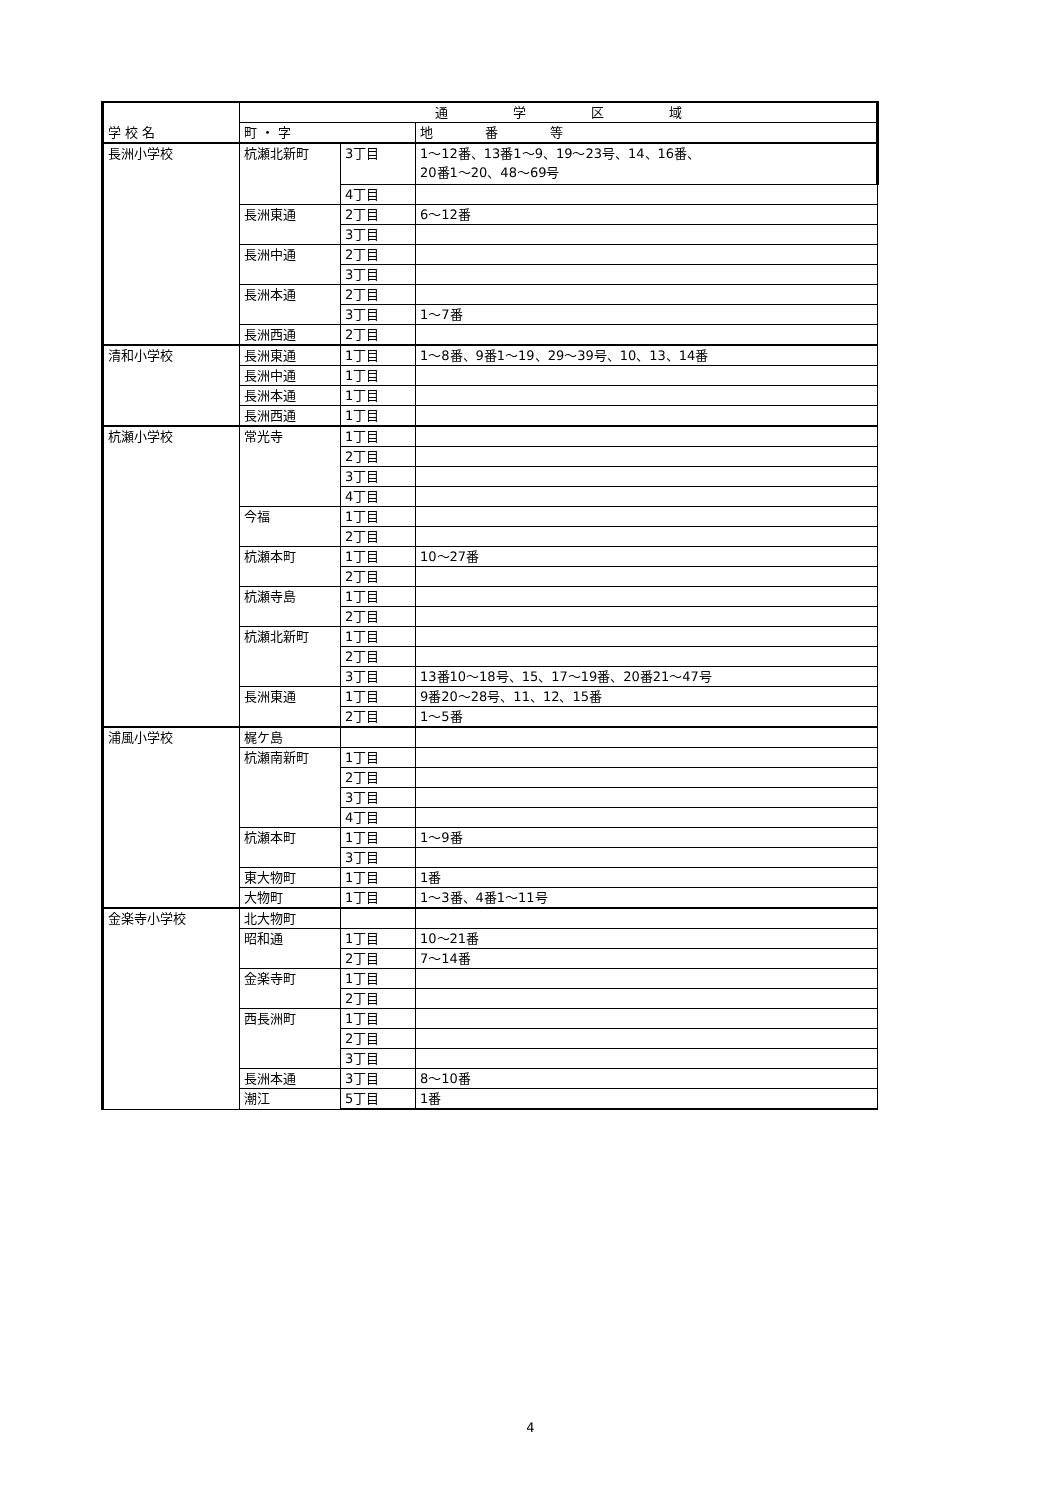| 学 校 名 | 通 学 区 域 | | |
| --- | --- | --- | --- |
| | 町 ・ 字 | | 地 番 等 |
| 長洲小学校 | 杭瀬北新町 | 3丁目 | 1～12番、13番1～9、19～23号、14、16番、 20番1～20、48～69号 |
| | | 4丁目 | |
| | 長洲東通 | 2丁目 | 6～12番 |
| | | 3丁目 | |
| | 長洲中通 | 2丁目 | |
| | | 3丁目 | |
| | 長洲本通 | 2丁目 | |
| | | 3丁目 | 1～7番 |
| | 長洲西通 | 2丁目 | |
| 清和小学校 | 長洲東通 | 1丁目 | 1～8番、9番1～19、29～39号、10、13、14番 |
| | 長洲中通 | 1丁目 | |
| | 長洲本通 | 1丁目 | |
| | 長洲西通 | 1丁目 | |
| 杭瀬小学校 | 常光寺 | 1丁目 | |
| | | 2丁目 | |
| | | 3丁目 | |
| | | 4丁目 | |
| | 今福 | 1丁目 | |
| | | 2丁目 | |
| | 杭瀬本町 | 1丁目 | 10～27番 |
| | | 2丁目 | |
| | 杭瀬寺島 | 1丁目 | |
| | | 2丁目 | |
| | 杭瀬北新町 | 1丁目 | |
| | | 2丁目 | |
| | | 3丁目 | 13番10～18号、15、17～19番、20番21～47号 |
| | 長洲東通 | 1丁目 | 9番20～28号、11、12、15番 |
| | | 2丁目 | 1～5番 |
| 浦風小学校 | 梶ケ島 | | |
| | 杭瀬南新町 | 1丁目 | |
| | | 2丁目 | |
| | | 3丁目 | |
| | | 4丁目 | |
| | 杭瀬本町 | 1丁目 | 1～9番 |
| | | 3丁目 | |
| | 東大物町 | 1丁目 | 1番 |
| | 大物町 | 1丁目 | 1～3番、4番1～11号 |
| 金楽寺小学校 | 北大物町 | | |
| | 昭和通 | 1丁目 | 10～21番 |
| | | 2丁目 | 7～14番 |
| | 金楽寺町 | 1丁目 | |
| | | 2丁目 | |
| | 西長洲町 | 1丁目 | |
| | | 2丁目 | |
| | | 3丁目 | |
| | 長洲本通 | 3丁目 | 8～10番 |
| | 潮江 | 5丁目 | 1番 |
4